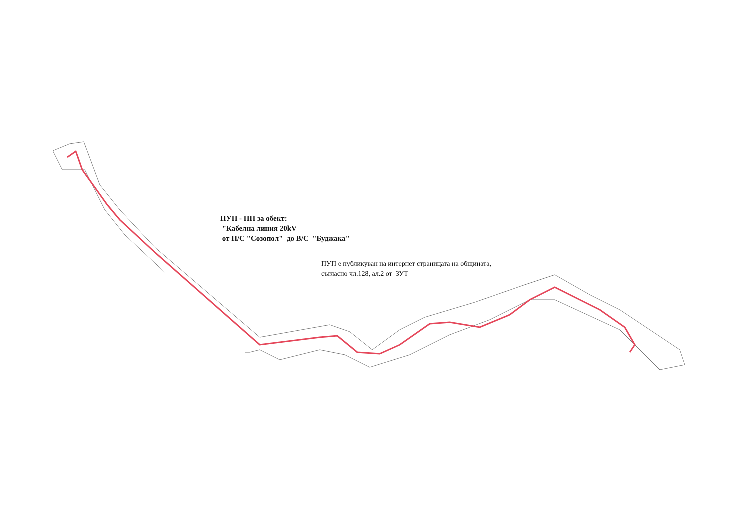ПУП - ПП за обект:
"Кабелна линия 20kV
от П/С "Созопол" до В/С "Буджака"
ПУП е публикуван на интернет страницата на общината,
съгласно чл.128, ал.2 от ЗУТ